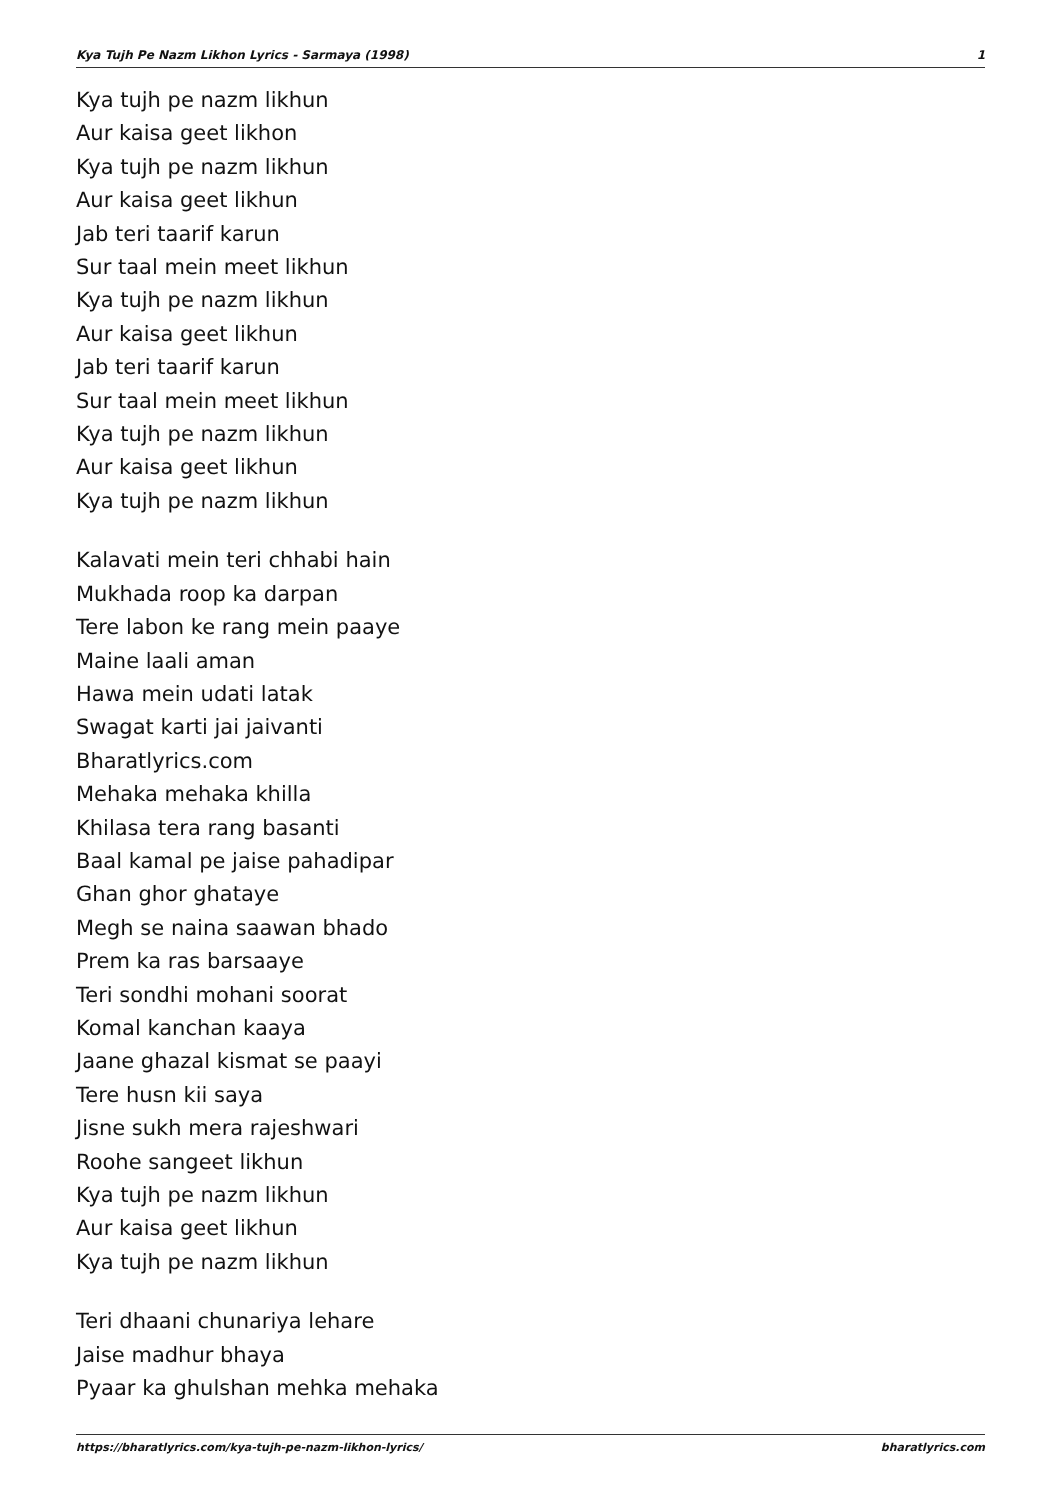Kya Tujh Pe Nazm Likhon Lyrics - Sarmaya (1998) 1
Kya tujh pe nazm likhun
Aur kaisa geet likhon
Kya tujh pe nazm likhun
Aur kaisa geet likhun
Jab teri taarif karun
Sur taal mein meet likhun
Kya tujh pe nazm likhun
Aur kaisa geet likhun
Jab teri taarif karun
Sur taal mein meet likhun
Kya tujh pe nazm likhun
Aur kaisa geet likhun
Kya tujh pe nazm likhun
Kalavati mein teri chhabi hain
Mukhada roop ka darpan
Tere labon ke rang mein paaye
Maine laali aman
Hawa mein udati latak
Swagat karti jai jaivanti
Bharatlyrics.com
Mehaka mehaka khilla
Khilasa tera rang basanti
Baal kamal pe jaise pahadipar
Ghan ghor ghataye
Megh se naina saawan bhado
Prem ka ras barsaaye
Teri sondhi mohani soorat
Komal kanchan kaaya
Jaane ghazal kismat se paayi
Tere husn kii saya
Jisne sukh mera rajeshwari
Roohe sangeet likhun
Kya tujh pe nazm likhun
Aur kaisa geet likhun
Kya tujh pe nazm likhun
Teri dhaani chunariya lehare
Jaise madhur bhaya
Pyaar ka ghulshan mehka mehaka
https://bharatlyrics.com/kya-tujh-pe-nazm-likhon-lyrics/ bharatlyrics.com